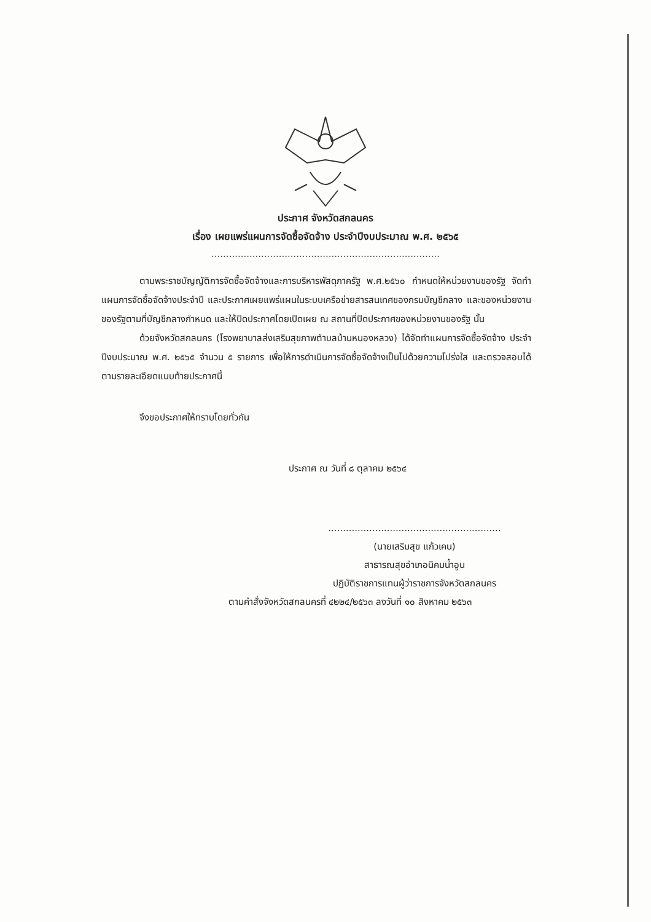ประกาศ จังหวัดสกลนคร
เรื่อง เผยแพร่แผนการจัดซื้อจัดจ้าง ประจำปีงบประมาณ พ.ศ. ๒๕๖๕
..............................................................................
ตามพระราชบัญญัติการจัดซื้อจัดจ้างและการบริหารพัสดุภาครัฐ พ.ศ.๒๕๖๐ กำหนดให้หน่วยงานของรัฐ จัดทำแผนการจัดซื้อจัดจ้างประจำปี และประกาศเผยแพร่แผนในระบบเครือข่ายสารสนเทศของกรมบัญชีกลาง และของหน่วยงานของรัฐตามที่บัญชีกลางกำหนด และให้ปิดประกาศโดยเปิดเผย ณ สถานที่ปิดประกาศของหน่วยงานของรัฐ นั้น
ด้วยจังหวัดสกลนคร (โรงพยาบาลส่งเสริมสุขภาพตำบลบ้านหนองหลวง) ได้จัดทำแผนการจัดซื้อจัดจ้าง ประจำปีงบประมาณ พ.ศ. ๒๕๖๕ จำนวน ๕ รายการ เพื่อให้การดำเนินการจัดซื้อจัดจ้างเป็นไปด้วยความโปร่งใส และตรวจสอบได้ตามรายละเอียดแนบท้ายประกาศนี้
จึงขอประกาศให้ทราบโดยทั่วกัน
ประกาศ ณ วันที่ ๘ ตุลาคม ๒๕๖๔
...........................................................
(นายเสริมสุข แก้วเคน)
สาธารณสุขอำเภอนิคมน้ำอูน
ปฏิบัติราชการแทนผู้ว่าราชการจังหวัดสกลนคร
ตามคำสั่งจังหวัดสกลนครที่ ๔๒๒๔/๒๕๖๓ ลงวันที่ ๑๐ สิงหาคม ๒๕๖๓